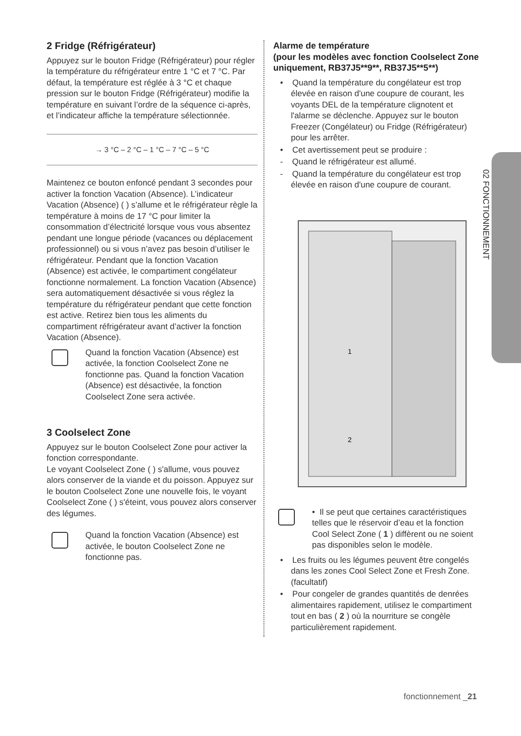02 FONCTIONNEMENT
2 Fridge (Réfrigérateur)
Appuyez sur le bouton Fridge (Réfrigérateur) pour régler la température du réfrigérateur entre 1 °C et 7 °C. Par défaut, la température est réglée à 3 °C et chaque pression sur le bouton Fridge (Réfrigérateur) modifie la température en suivant l’ordre de la séquence ci-après, et l’indicateur affiche la température sélectionnée.
→ 3 °C – 2 °C – 1 °C – 7 °C – 5 °C
Maintenez ce bouton enfoncé pendant 3 secondes pour activer la fonction Vacation (Absence). L’indicateur Vacation (Absence) ( ) s’allume et le réfrigérateur règle la température à moins de 17 °C pour limiter la consommation d’électricité lorsque vous vous absentez pendant une longue période (vacances ou déplacement professionnel) ou si vous n’avez pas besoin d’utiliser le réfrigérateur. Pendant que la fonction Vacation (Absence) est activée, le compartiment congélateur fonctionne normalement. La fonction Vacation (Absence) sera automatiquement désactivée si vous réglez la température du réfrigérateur pendant que cette fonction est active. Retirez bien tous les aliments du compartiment réfrigérateur avant d’activer la fonction Vacation (Absence).
Quand la fonction Vacation (Absence) est activée, la fonction Coolselect Zone ne fonctionne pas. Quand la fonction Vacation (Absence) est désactivée, la fonction Coolselect Zone sera activée.
3 Coolselect Zone
Appuyez sur le bouton Coolselect Zone pour activer la fonction correspondante.
Le voyant Coolselect Zone ( ) s'allume, vous pouvez alors conserver de la viande et du poisson. Appuyez sur le bouton Coolselect Zone une nouvelle fois, le voyant Coolselect Zone ( ) s'éteint, vous pouvez alors conserver des légumes.
Quand la fonction Vacation (Absence) est activée, le bouton Coolselect Zone ne fonctionne pas.
Alarme de température
(pour les modèles avec fonction Coolselect Zone uniquement, RB37J5**9**, RB37J5**5**)
• Quand la température du congélateur est trop élevée en raison d'une coupure de courant, les voyants DEL de la température clignotent et l'alarme se déclenche. Appuyez sur le bouton Freezer (Congélateur) ou Fridge (Réfrigérateur) pour les arrêter.
• Cet avertissement peut se produire :
- Quand le réfrigérateur est allumé.
- Quand la température du congélateur est trop élevée en raison d'une coupure de courant.
1
2
• Il se peut que certaines caractéristiques telles que le réservoir d’eau et la fonction Cool Select Zone ( 1 ) diffèrent ou ne soient pas disponibles selon le modèle.
• Les fruits ou les légumes peuvent être congelés dans les zones Cool Select Zone et Fresh Zone. (facultatif)
• Pour congeler de grandes quantités de denrées alimentaires rapidement, utilisez le compartiment tout en bas ( 2 ) où la nourriture se congèle particulièrement rapidement.
fonctionnement _21